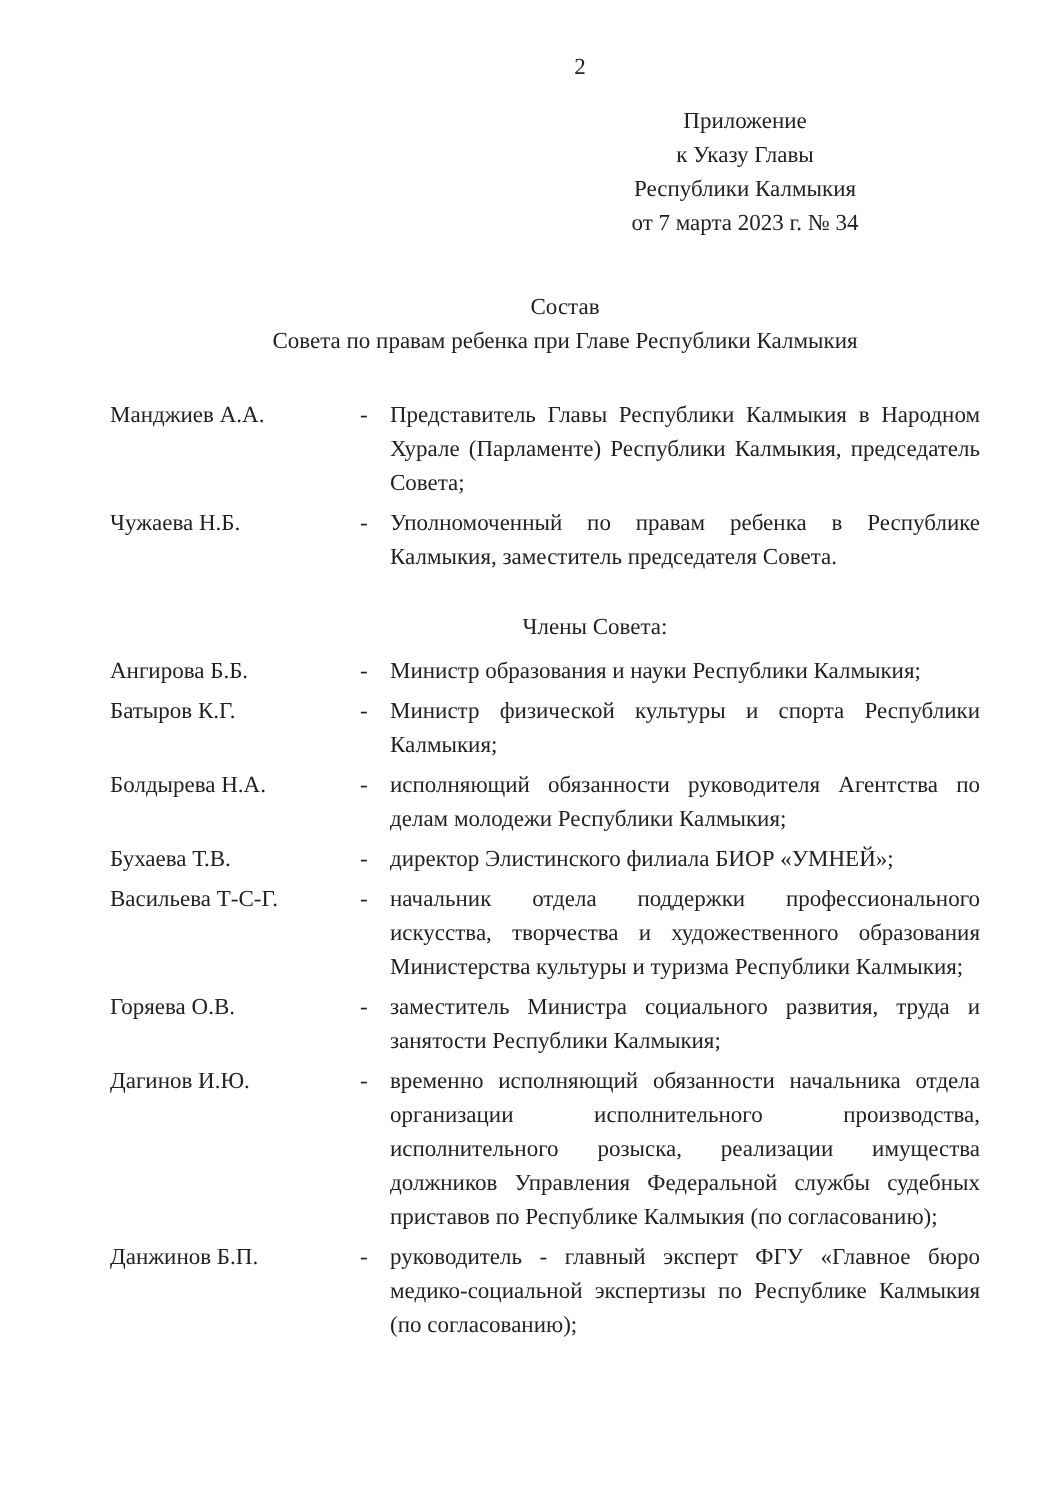2
Приложение
к Указу Главы
Республики Калмыкия
от 7 марта 2023 г. № 34
Состав
Совета по правам ребенка при Главе Республики Калмыкия
| Манджиев А.А. | - | Представитель Главы Республики Калмыкия в Народном Хурале (Парламенте) Республики Калмыкия, председатель Совета; |
| Чужаева Н.Б. | - | Уполномоченный по правам ребенка в Республике Калмыкия, заместитель председателя Совета. |
Члены Совета:
| Ангирова Б.Б. | - | Министр образования и науки Республики Калмыкия; |
| Батыров К.Г. | - | Министр физической культуры и спорта Республики Калмыкия; |
| Болдырева Н.А. | - | исполняющий обязанности руководителя Агентства по делам молодежи Республики Калмыкия; |
| Бухаева Т.В. | - | директор Элистинского филиала БИОР «УМНЕЙ»; |
| Васильева Т-С-Г. | - | начальник отдела поддержки профессионального искусства, творчества и художественного образования Министерства культуры и туризма Республики Калмыкия; |
| Горяева О.В. | - | заместитель Министра социального развития, труда и занятости Республики Калмыкия; |
| Дагинов И.Ю. | - | временно исполняющий обязанности начальника отдела организации исполнительного производства, исполнительного розыска, реализации имущества должников Управления Федеральной службы судебных приставов по Республике Калмыкия (по согласованию); |
| Данжинов Б.П. | - | руководитель - главный эксперт ФГУ «Главное бюро медико-социальной экспертизы по Республике Калмыкия (по согласованию); |